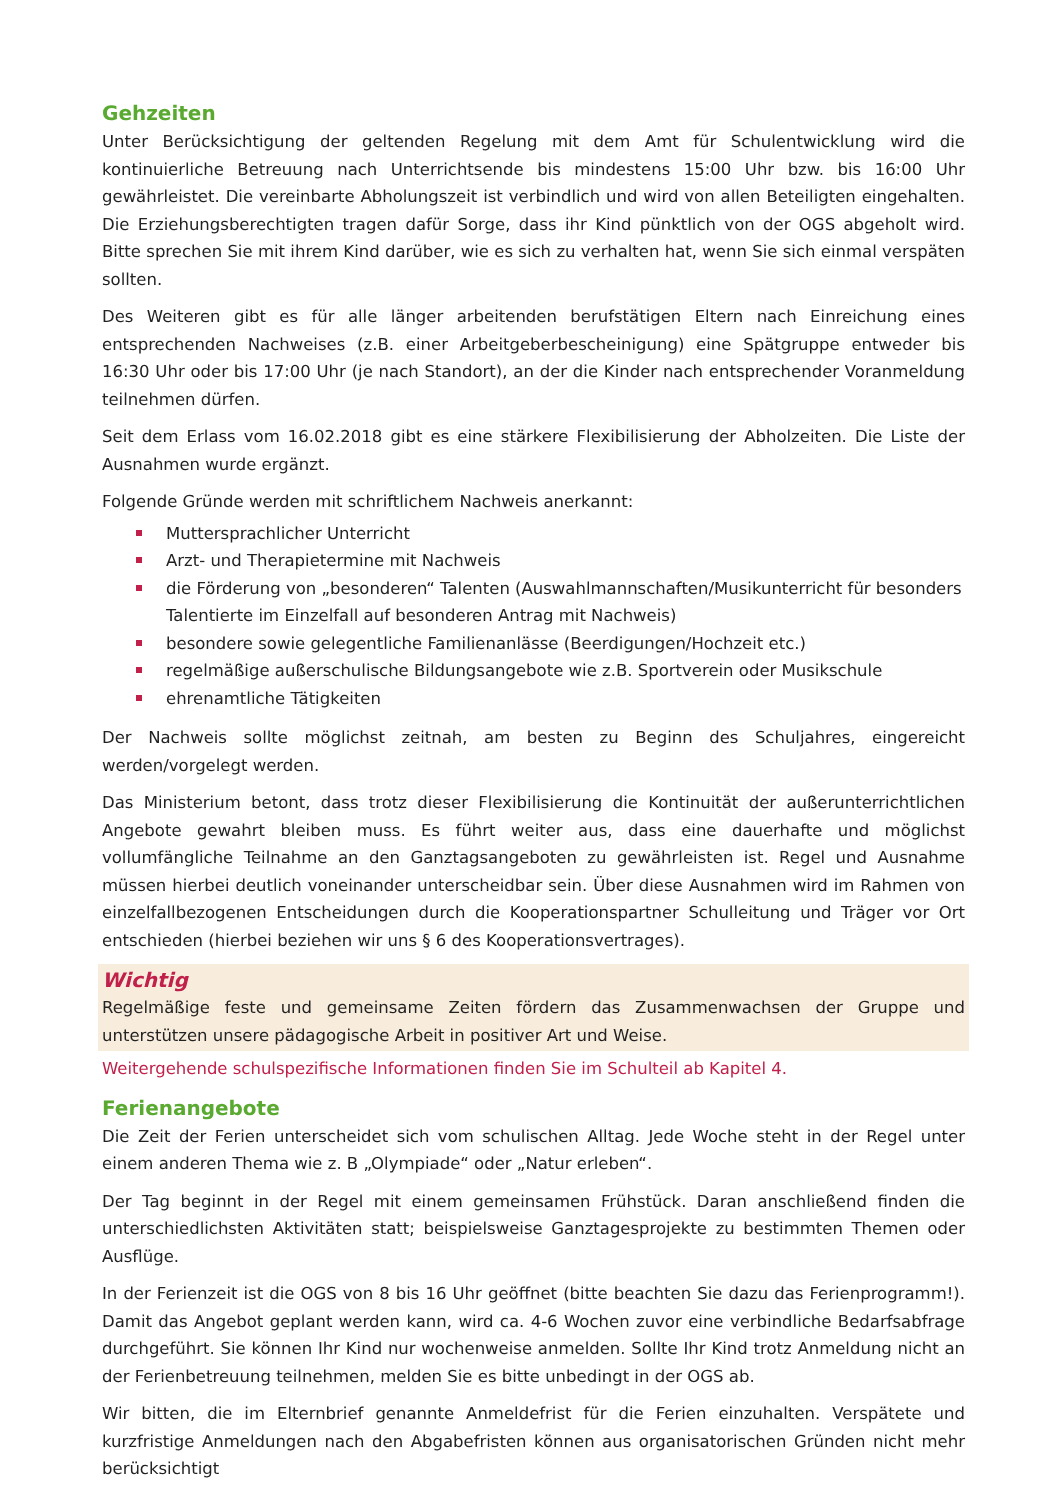Gehzeiten
Unter Berücksichtigung der geltenden Regelung mit dem Amt für Schulentwicklung wird die kontinuierliche Betreuung nach Unterrichtsende bis mindestens 15:00 Uhr bzw. bis 16:00 Uhr gewährleistet. Die vereinbarte Abholungszeit ist verbindlich und wird von allen Beteiligten eingehalten. Die Erziehungsberechtigten tragen dafür Sorge, dass ihr Kind pünktlich von der OGS abgeholt wird. Bitte sprechen Sie mit ihrem Kind darüber, wie es sich zu verhalten hat, wenn Sie sich einmal verspäten sollten.
Des Weiteren gibt es für alle länger arbeitenden berufstätigen Eltern nach Einreichung eines entsprechenden Nachweises (z.B. einer Arbeitgeberbescheinigung) eine Spätgruppe entweder bis 16:30 Uhr oder bis 17:00 Uhr (je nach Standort), an der die Kinder nach entsprechender Voranmeldung teilnehmen dürfen.
Seit dem Erlass vom 16.02.2018 gibt es eine stärkere Flexibilisierung der Abholzeiten. Die Liste der Ausnahmen wurde ergänzt.
Folgende Gründe werden mit schriftlichem Nachweis anerkannt:
Muttersprachlicher Unterricht
Arzt- und Therapietermine mit Nachweis
die Förderung von „besonderen“ Talenten (Auswahlmannschaften/Musikunterricht für besonders Talentierte im Einzelfall auf besonderen Antrag mit Nachweis)
besondere sowie gelegentliche Familienanlässe (Beerdigungen/Hochzeit etc.)
regelmäßige außerschulische Bildungsangebote wie z.B. Sportverein oder Musikschule
ehrenamtliche Tätigkeiten
Der Nachweis sollte möglichst zeitnah, am besten zu Beginn des Schuljahres, eingereicht werden/vorgelegt werden.
Das Ministerium betont, dass trotz dieser Flexibilisierung die Kontinuität der außerunterrichtlichen Angebote gewahrt bleiben muss. Es führt weiter aus, dass eine dauerhafte und möglichst vollumfängliche Teilnahme an den Ganztagsangeboten zu gewährleisten ist. Regel und Ausnahme müssen hierbei deutlich voneinander unterscheidbar sein. Über diese Ausnahmen wird im Rahmen von einzelfallbezogenen Entscheidungen durch die Kooperationspartner Schulleitung und Träger vor Ort entschieden (hierbei beziehen wir uns § 6 des Kooperationsvertrages).
Wichtig
Regelmäßige feste und gemeinsame Zeiten fördern das Zusammenwachsen der Gruppe und unterstützen unsere pädagogische Arbeit in positiver Art und Weise.
Weitergehende schulspezifische Informationen finden Sie im Schulteil ab Kapitel 4.
Ferienangebote
Die Zeit der Ferien unterscheidet sich vom schulischen Alltag. Jede Woche steht in der Regel unter einem anderen Thema wie z. B „Olympiade“ oder „Natur erleben“.
Der Tag beginnt in der Regel mit einem gemeinsamen Frühstück. Daran anschließend finden die unterschiedlichsten Aktivitäten statt; beispielsweise Ganztagesprojekte zu bestimmten Themen oder Ausflüge.
In der Ferienzeit ist die OGS von 8 bis 16 Uhr geöffnet (bitte beachten Sie dazu das Ferienprogramm!). Damit das Angebot geplant werden kann, wird ca. 4-6 Wochen zuvor eine verbindliche Bedarfsabfrage durchgeführt. Sie können Ihr Kind nur wochenweise anmelden. Sollte Ihr Kind trotz Anmeldung nicht an der Ferienbetreuung teilnehmen, melden Sie es bitte unbedingt in der OGS ab.
Wir bitten, die im Elternbrief genannte Anmeldefrist für die Ferien einzuhalten. Verspätete und kurzfristige Anmeldungen nach den Abgabefristen können aus organisatorischen Gründen nicht mehr berücksichtigt